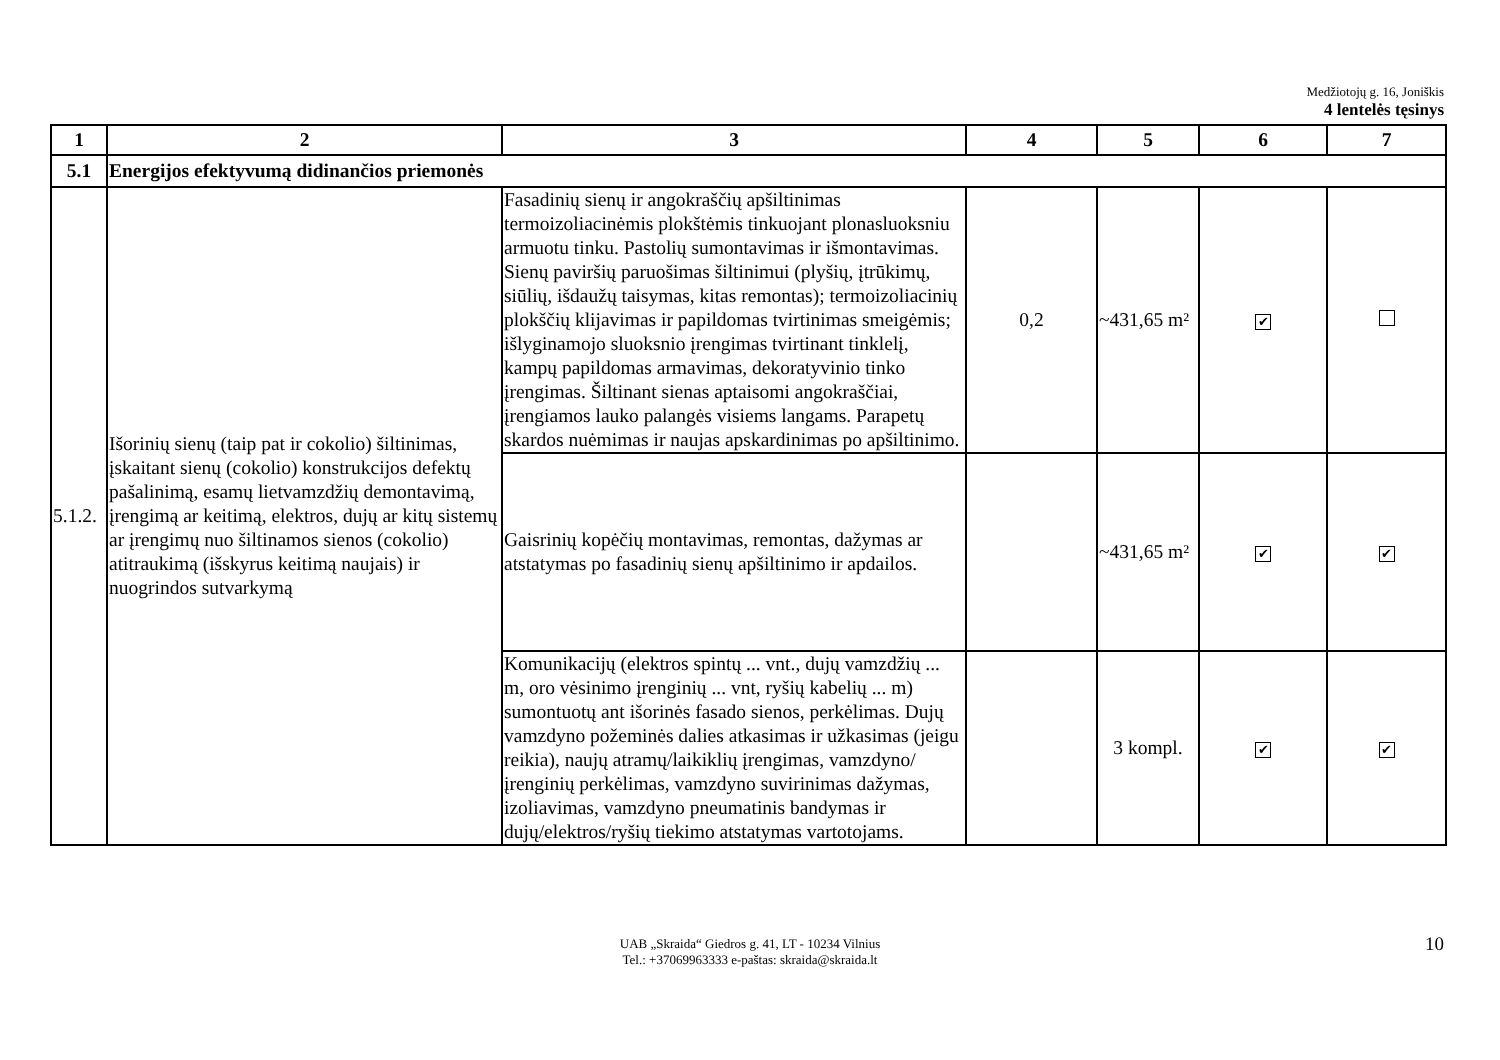Medžiotojų g. 16, Joniškis
4 lentelės tęsinys
| 1 | 2 | 3 | 4 | 5 | 6 | 7 |
| --- | --- | --- | --- | --- | --- | --- |
| 5.1 | Energijos efektyvumą didinančios priemonės | | | | | |
| 5.1.2. | Išorinių sienų (taip pat ir cokolio) šiltinimas, įskaitant sienų (cokolio) konstrukcijos defektų pašalinimą, esamų lietvamzdžių demontavimą, įrengimą ar keitimą, elektros, dujų ar kitų sistemų ar įrengimų nuo šiltinamos sienos (cokolio) atitraukimą (išskyrus keitimą naujais) ir nuogrindos sutvarkymą | Fasadinių sienų ir angokraščių apšiltinimas termoizoliacinėmis plokštėmis tinkuojant plonasluoksniu armuotu tinku. Pastolių sumontavimas ir išmontavimas. Sienų paviršių paruošimas šiltinimui (plyšių, įtrūkimų, siūlių, išdaužų taisymas, kitas remontas); termoizoliacinių plokščių klijavimas ir papildomas tvirtinimas smeigėmis; išlyginamojo sluoksnio įrengimas tvirtinant tinklelį, kampų papildomas armavimas, dekoratyvinio tinko įrengimas. Šiltinant sienas aptaisomi angokraščiai, įrengiamos lauko palangės visiems langams. Parapetų skardos nuėmimas ir naujas apskardinimas po apšiltinimo. | 0,2 | ~431,65 m² | ✔ | |
| | | Gaisrinių kopėčių montavimas, remontas, dažymas ar atstatymas po fasadinių sienų apšiltinimo ir apdailos. | | ~431,65 m² | ✔ | ✔ |
| | | Komunikacijų (elektros spintų ... vnt., dujų vamzdžių ... m, oro vėsinimo įrenginių ... vnt, ryšių kabelių ... m) sumontuotų ant išorinės fasado sienos, perkėlimas. Dujų vamzdyno požeminės dalies atkasimas ir užkasimas (jeigu reikia), naujų atramų/laikiklių įrengimas, vamzdyno/įrenginių perkėlimas, vamzdyno suvirinimas dažymas, izoliavimas, vamzdyno pneumatinis bandymas ir dujų/elektros/ryšių tiekimo atstatymas vartotojams. | | 3 kompl. | ✔ | ✔ |
UAB „Skraida“ Giedros g. 41, LT - 10234 Vilnius
Tel.: +37069963333 e-paštas: skraida@skraida.lt
10